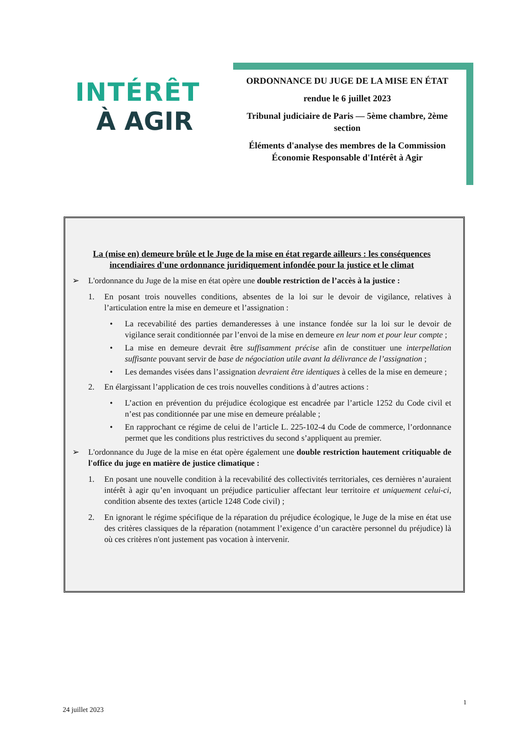INTÉRÊT
À AGIR
ORDONNANCE DU JUGE DE LA MISE EN ÉTAT
rendue le 6 juillet 2023
Tribunal judiciaire de Paris — 5ème chambre, 2ème section
Éléments d'analyse des membres de la Commission Économie Responsable d'Intérêt à Agir
La (mise en) demeure brûle et le Juge de la mise en état regarde ailleurs : les conséquences incendiaires d'une ordonnance juridiquement infondée pour la justice et le climat
➢ L'ordonnance du Juge de la mise en état opère une double restriction de l’accès à la justice :
1. En posant trois nouvelles conditions, absentes de la loi sur le devoir de vigilance, relatives à l’articulation entre la mise en demeure et l’assignation :
• La recevabilité des parties demanderesses à une instance fondée sur la loi sur le devoir de vigilance serait conditionnée par l’envoi de la mise en demeure en leur nom et pour leur compte ;
• La mise en demeure devrait être suffisamment précise afin de constituer une interpellation suffisante pouvant servir de base de négociation utile avant la délivrance de l’assignation ;
• Les demandes visées dans l’assignation devraient être identiques à celles de la mise en demeure ;
2. En élargissant l’application de ces trois nouvelles conditions à d’autres actions :
• L’action en prévention du préjudice écologique est encadrée par l’article 1252 du Code civil et n’est pas conditionnée par une mise en demeure préalable ;
• En rapprochant ce régime de celui de l’article L. 225-102-4 du Code de commerce, l’ordonnance permet que les conditions plus restrictives du second s’appliquent au premier.
➢ L'ordonnance du Juge de la mise en état opère également une double restriction hautement critiquable de l'office du juge en matière de justice climatique :
1. En posant une nouvelle condition à la recevabilité des collectivités territoriales, ces dernières n’auraient intérêt à agir qu’en invoquant un préjudice particulier affectant leur territoire et uniquement celui-ci, condition absente des textes (article 1248 Code civil) ;
2. En ignorant le régime spécifique de la réparation du préjudice écologique, le Juge de la mise en état use des critères classiques de la réparation (notamment l’exigence d’un caractère personnel du préjudice) là où ces critères n'ont justement pas vocation à intervenir.
1
24 juillet 2023